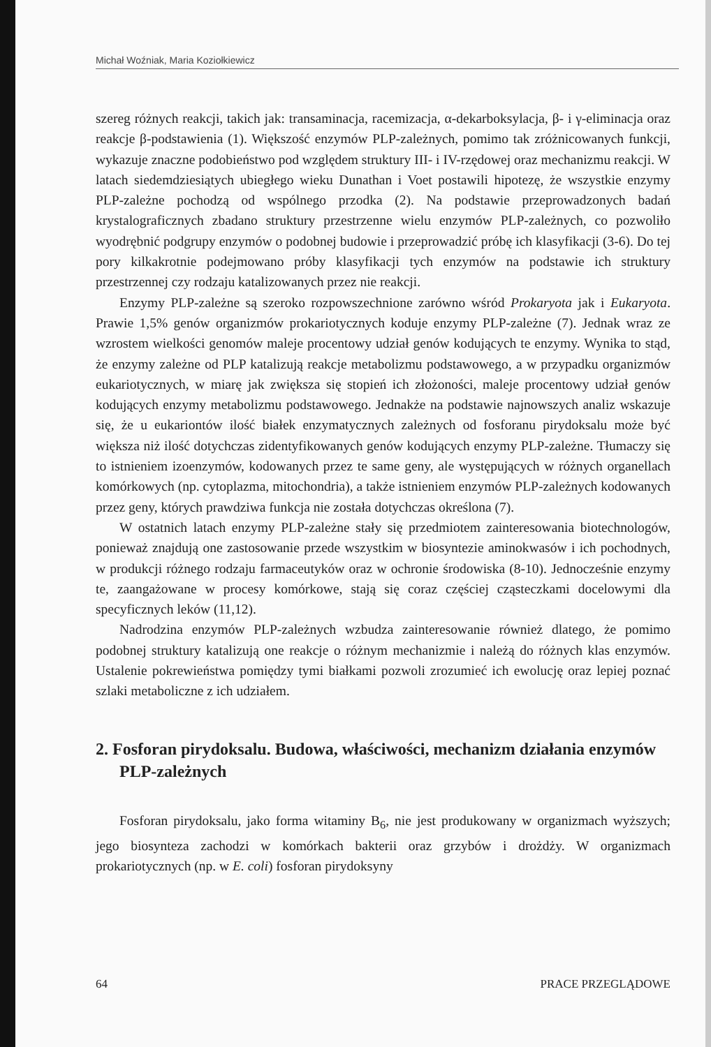Michał Woźniak, Maria Koziołkiewicz
szereg różnych reakcji, takich jak: transaminacja, racemizacja, α-dekarboksylacja, β- i γ-eliminacja oraz reakcje β-podstawienia (1). Większość enzymów PLP-zależnych, pomimo tak zróżnicowanych funkcji, wykazuje znaczne podobieństwo pod względem struktury III- i IV-rzędowej oraz mechanizmu reakcji. W latach siedemdziesiątych ubiegłego wieku Dunathan i Voet postawili hipotezę, że wszystkie enzymy PLP-zależne pochodzą od wspólnego przodka (2). Na podstawie przeprowadzonych badań krystalograficznych zbadano struktury przestrzenne wielu enzymów PLP-zależnych, co pozwoliło wyodrębnić podgrupy enzymów o podobnej budowie i przeprowadzić próbę ich klasyfikacji (3-6). Do tej pory kilkakrotnie podejmowano próby klasyfikacji tych enzymów na podstawie ich struktury przestrzennej czy rodzaju katalizowanych przez nie reakcji.
Enzymy PLP-zależne są szeroko rozpowszechnione zarówno wśród Prokaryota jak i Eukaryota. Prawie 1,5% genów organizmów prokariotycznych koduje enzymy PLP-zależne (7). Jednak wraz ze wzrostem wielkości genomów maleje procentowy udział genów kodujących te enzymy. Wynika to stąd, że enzymy zależne od PLP katalizują reakcje metabolizmu podstawowego, a w przypadku organizmów eukariotycznych, w miarę jak zwiększa się stopień ich złożoności, maleje procentowy udział genów kodujących enzymy metabolizmu podstawowego. Jednakże na podstawie najnowszych analiz wskazuje się, że u eukariontów ilość białek enzymatycznych zależnych od fosforanu pirydoksalu może być większa niż ilość dotychczas zidentyfikowanych genów kodujących enzymy PLP-zależne. Tłumaczy się to istnieniem izoenzymów, kodowanych przez te same geny, ale występujących w różnych organellach komórkowych (np. cytoplazma, mitochondria), a także istnieniem enzymów PLP-zależnych kodowanych przez geny, których prawdziwa funkcja nie została dotychczas określona (7).
W ostatnich latach enzymy PLP-zależne stały się przedmiotem zainteresowania biotechnologów, ponieważ znajdują one zastosowanie przede wszystkim w biosyntezie aminokwasów i ich pochodnych, w produkcji różnego rodzaju farmaceutyków oraz w ochronie środowiska (8-10). Jednocześnie enzymy te, zaangażowane w procesy komórkowe, stają się coraz częściej cząsteczkami docelowymi dla specyficznych leków (11,12).
Nadrodzina enzymów PLP-zależnych wzbudza zainteresowanie również dlatego, że pomimo podobnej struktury katalizują one reakcje o różnym mechanizmie i należą do różnych klas enzymów. Ustalenie pokrewieństwa pomiędzy tymi białkami pozwoli zrozumieć ich ewolucję oraz lepiej poznać szlaki metaboliczne z ich udziałem.
2. Fosforan pirydoksalu. Budowa, właściwości, mechanizm działania enzymów PLP-zależnych
Fosforan pirydoksalu, jako forma witaminy B<sub>6</sub>, nie jest produkowany w organizmach wyższych; jego biosynteza zachodzi w komórkach bakterii oraz grzybów i drożdży. W organizmach prokariotycznych (np. w E. coli) fosforan pirydoksyny
64 PRACE PRZEGLĄDOWE